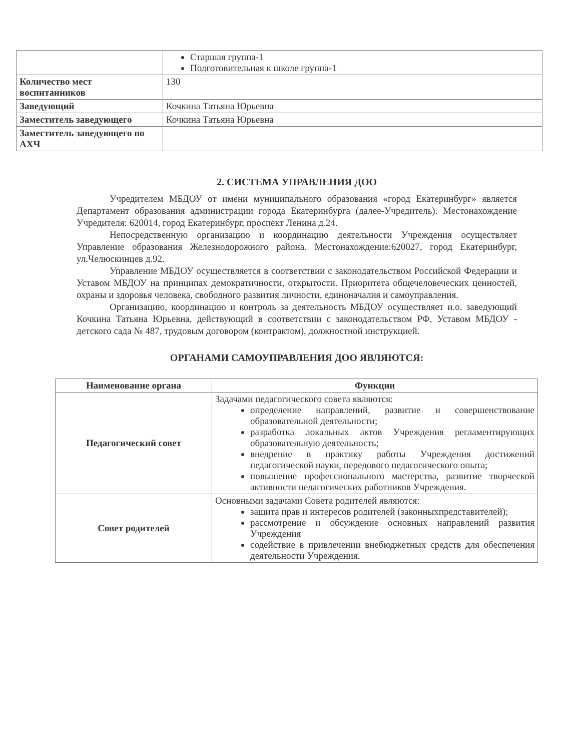| | Старшая группа-1 Подготовительная к школе группа-1 |
| Количество мест воспитанников | 130 |
| Заведующий | Кочкина Татьяна Юрьевна |
| Заместитель заведующего | Кочкина Татьяна Юрьевна |
| Заместитель заведующего по АХЧ | |
2. СИСТЕМА УПРАВЛЕНИЯ ДОО
Учредителем МБДОУ от имени муниципального образования «город Екатеринбург» является Департамент образования администрации города Екатеринбурга (далее-Учредитель). Местонахождение Учредителя: 620014, город Екатеринбург, проспект Ленина д.24.
Непосредственную организацию и координацию деятельности Учреждения осуществляет Управление образования Железнодорожного района. Местонахождение:620027, город Екатеринбург, ул.Челюскинцев д.92.
Управление МБДОУ осуществляется в соответствии с законодательством Российской Федерации и Уставом МБДОУ на принципах демократичности, открытости. Приоритета общечеловеческих ценностей, охраны и здоровья человека, свободного развития личности, единоначалия и самоуправления.
Организацию, координацию и контроль за деятельность МБДОУ осуществляет и.о. заведующий Кочкина Татьяна Юрьевна, действующий в соответствии с законодательством РФ, Уставом МБДОУ - детского сада № 487, трудовым договором (контрактом), должностной инструкцией.
ОРГАНАМИ САМОУПРАВЛЕНИЯ ДОО ЯВЛЯЮТСЯ:
| Наименование органа | Функции |
| --- | --- |
| Педагогический совет | Задачами педагогического совета являются: определение направлений, развитие и совершенствование образовательной деятельности; разработка локальных актов Учреждения регламентирующих образовательную деятельность; внедрение в практику работы Учреждения достижений педагогической науки, передового педагогического опыта; повышение профессионального мастерства, развитие творческой активности педагогических работников Учреждения. |
| Совет родителей | Основными задачами Совета родителей являются: защита прав и интересов родителей (законныхпредставителей); рассмотрение и обсуждение основных направлений развития Учреждения содействие в привлечении внебюджетных средств для обеспечения деятельности Учреждения. |